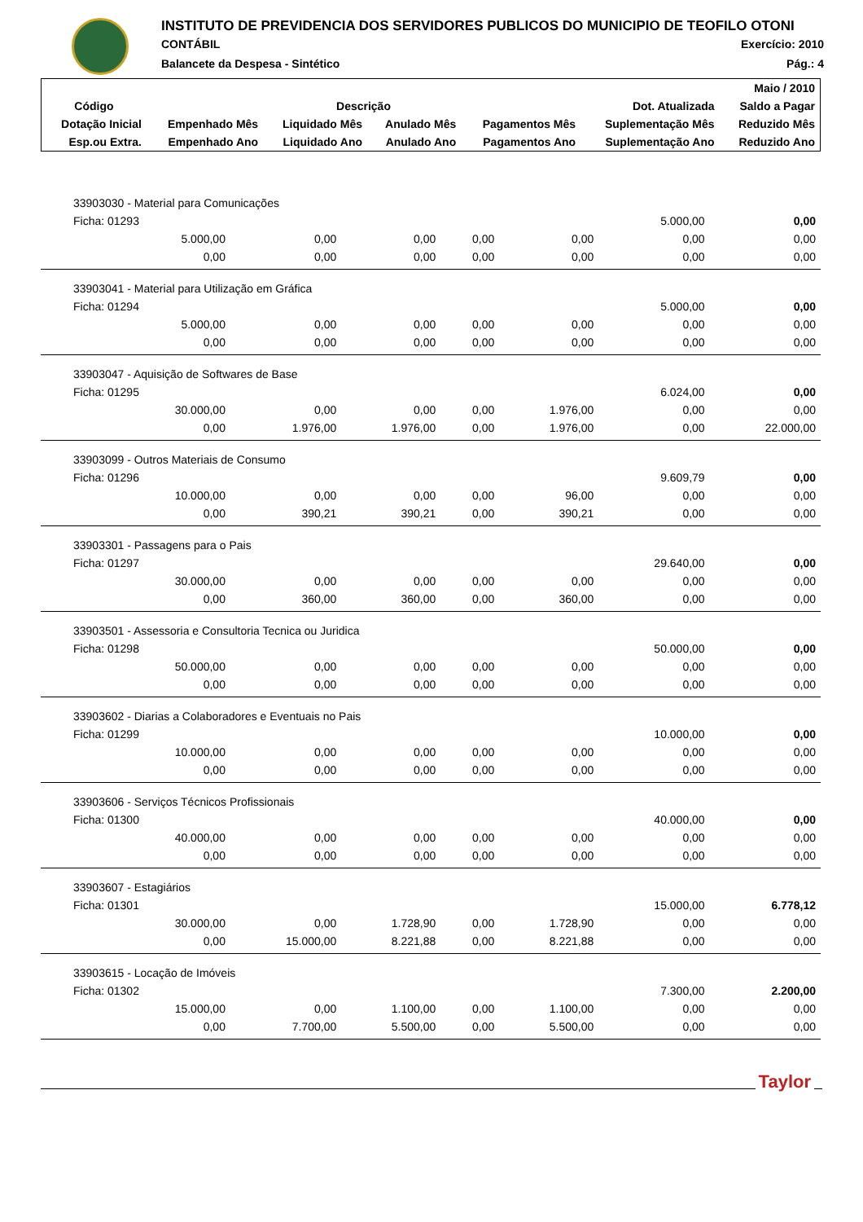INSTITUTO DE PREVIDENCIA DOS SERVIDORES PUBLICOS DO MUNICIPIO DE TEOFILO OTONI
CONTÁBIL Exercício: 2010
Balancete da Despesa - Sintético Pág.: 4
| | | | | | | Maio / 2010 |
| Código | Descrição | | | | Dot. Atualizada | Saldo a Pagar |
| Dotação Inicial | Empenhado Mês | Liquidado Mês | Anulado Mês | Pagamentos Mês | Suplementação Mês | Reduzido Mês |
| Esp.ou Extra. | Empenhado Ano | Liquidado Ano | Anulado Ano | Pagamentos Ano | Suplementação Ano | Reduzido Ano |
| 33903030 - Material para Comunicações | | | | | | |
| Ficha: 01293 | | | | | 5.000,00 | 0,00 |
| 5.000,00 | 0,00 | 0,00 | 0,00 | 0,00 | 0,00 | 0,00 |
| 0,00 | 0,00 | 0,00 | 0,00 | 0,00 | 0,00 | 0,00 |
| 33903041 - Material para Utilização em Gráfica | | | | | | |
| Ficha: 01294 | | | | | 5.000,00 | 0,00 |
| 5.000,00 | 0,00 | 0,00 | 0,00 | 0,00 | 0,00 | 0,00 |
| 0,00 | 0,00 | 0,00 | 0,00 | 0,00 | 0,00 | 0,00 |
| 33903047 - Aquisição de Softwares de Base | | | | | | |
| Ficha: 01295 | | | | | 6.024,00 | 0,00 |
| 30.000,00 | 0,00 | 0,00 | 0,00 | 1.976,00 | 0,00 | 0,00 |
| 0,00 | 1.976,00 | 1.976,00 | 0,00 | 1.976,00 | 0,00 | 22.000,00 |
| 33903099 - Outros Materiais de Consumo | | | | | | |
| Ficha: 01296 | | | | | 9.609,79 | 0,00 |
| 10.000,00 | 0,00 | 0,00 | 0,00 | 96,00 | 0,00 | 0,00 |
| 0,00 | 390,21 | 390,21 | 0,00 | 390,21 | 0,00 | 0,00 |
| 33903301 - Passagens para o Pais | | | | | | |
| Ficha: 01297 | | | | | 29.640,00 | 0,00 |
| 30.000,00 | 0,00 | 0,00 | 0,00 | 0,00 | 0,00 | 0,00 |
| 0,00 | 360,00 | 360,00 | 0,00 | 360,00 | 0,00 | 0,00 |
| 33903501 - Assessoria e Consultoria Tecnica ou Juridica | | | | | | |
| Ficha: 01298 | | | | | 50.000,00 | 0,00 |
| 50.000,00 | 0,00 | 0,00 | 0,00 | 0,00 | 0,00 | 0,00 |
| 0,00 | 0,00 | 0,00 | 0,00 | 0,00 | 0,00 | 0,00 |
| 33903602 - Diarias a Colaboradores e Eventuais no Pais | | | | | | |
| Ficha: 01299 | | | | | 10.000,00 | 0,00 |
| 10.000,00 | 0,00 | 0,00 | 0,00 | 0,00 | 0,00 | 0,00 |
| 0,00 | 0,00 | 0,00 | 0,00 | 0,00 | 0,00 | 0,00 |
| 33903606 - Serviços Técnicos Profissionais | | | | | | |
| Ficha: 01300 | | | | | 40.000,00 | 0,00 |
| 40.000,00 | 0,00 | 0,00 | 0,00 | 0,00 | 0,00 | 0,00 |
| 0,00 | 0,00 | 0,00 | 0,00 | 0,00 | 0,00 | 0,00 |
| 33903607 - Estagiários | | | | | | |
| Ficha: 01301 | | | | | 15.000,00 | 6.778,12 |
| 30.000,00 | 0,00 | 1.728,90 | 0,00 | 1.728,90 | 0,00 | 0,00 |
| 0,00 | 15.000,00 | 8.221,88 | 0,00 | 8.221,88 | 0,00 | 0,00 |
| 33903615 - Locação de Imóveis | | | | | | |
| Ficha: 01302 | | | | | 7.300,00 | 2.200,00 |
| 15.000,00 | 0,00 | 1.100,00 | 0,00 | 1.100,00 | 0,00 | 0,00 |
| 0,00 | 7.700,00 | 5.500,00 | 0,00 | 5.500,00 | 0,00 | 0,00 |
Taylor